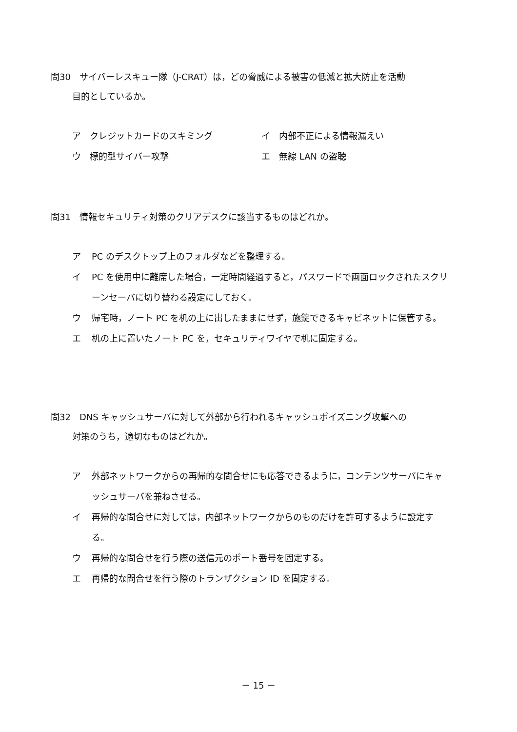問30　サイバーレスキュー隊（J-CRAT）は，どの脅威による被害の低減と拡大防止を活動
目的としているか。
ア　クレジットカードのスキミング イ　内部不正による情報漏えい
ウ　標的型サイバー攻撃 エ　無線 LAN の盗聴
問31　情報セキュリティ対策のクリアデスクに該当するものはどれか。
ア PC のデスクトップ上のフォルダなどを整理する。
イ PC を使用中に離席した場合，一定時間経過すると，パスワードで画面ロックされたスクリーンセーバに切り替わる設定にしておく。
ウ 帰宅時，ノート PC を机の上に出したままにせず，施錠できるキャビネットに保管する。
エ 机の上に置いたノート PC を，セキュリティワイヤで机に固定する。
問32　DNS キャッシュサーバに対して外部から行われるキャッシュポイズニング攻撃への
対策のうち，適切なものはどれか。
ア 外部ネットワークからの再帰的な問合せにも応答できるように，コンテンツサーバにキャッシュサーバを兼ねさせる。
イ 再帰的な問合せに対しては，内部ネットワークからのものだけを許可するように設定する。
ウ 再帰的な問合せを行う際の送信元のポート番号を固定する。
エ 再帰的な問合せを行う際のトランザクション ID を固定する。
－ 15 －